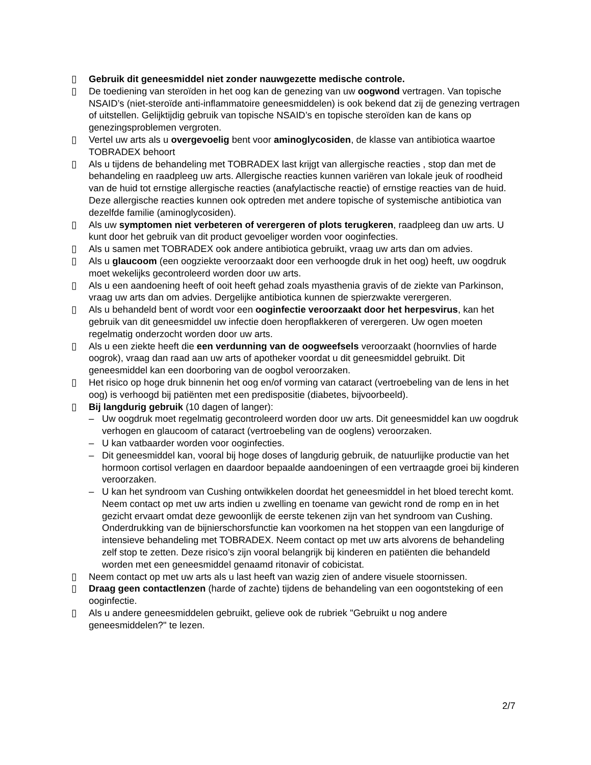▯ Gebruik dit geneesmiddel niet zonder nauwgezette medische controle.
▯ De toediening van steroïden in het oog kan de genezing van uw oogwond vertragen. Van topische NSAID’s (niet-steroïde anti-inflammatoire geneesmiddelen) is ook bekend dat zij de genezing vertragen of uitstellen. Gelijktijdig gebruik van topische NSAID’s en topische steroïden kan de kans op genezingsproblemen vergroten.
▯ Vertel uw arts als u overgevoelig bent voor aminoglycosiden, de klasse van antibiotica waartoe TOBRADEX behoort
▯ Als u tijdens de behandeling met TOBRADEX last krijgt van allergische reacties , stop dan met de behandeling en raadpleeg uw arts. Allergische reacties kunnen variëren van lokale jeuk of roodheid van de huid tot ernstige allergische reacties (anafylactische reactie) of ernstige reacties van de huid. Deze allergische reacties kunnen ook optreden met andere topische of systemische antibiotica van dezelfde familie (aminoglycosiden).
▯ Als uw symptomen niet verbeteren of verergeren of plots terugkeren, raadpleeg dan uw arts. U kunt door het gebruik van dit product gevoeliger worden voor ooginfecties.
▯ Als u samen met TOBRADEX ook andere antibiotica gebruikt, vraag uw arts dan om advies.
▯ Als u glaucoom (een oogziekte veroorzaakt door een verhoogde druk in het oog) heeft, uw oogdruk moet wekelijks gecontroleerd worden door uw arts.
▯ Als u een aandoening heeft of ooit heeft gehad zoals myasthenia gravis of de ziekte van Parkinson, vraag uw arts dan om advies. Dergelijke antibiotica kunnen de spierzwakte verergeren.
▯ Als u behandeld bent of wordt voor een ooginfectie veroorzaakt door het herpesvirus, kan het gebruik van dit geneesmiddel uw infectie doen heropflakkeren of verergeren. Uw ogen moeten regelmatig onderzocht worden door uw arts.
▯ Als u een ziekte heeft die een verdunning van de oogweefsels veroorzaakt (hoornvlies of harde oogrok), vraag dan raad aan uw arts of apotheker voordat u dit geneesmiddel gebruikt. Dit geneesmiddel kan een doorboring van de oogbol veroorzaken.
▯ Het risico op hoge druk binnenin het oog en/of vorming van cataract (vertroebeling van de lens in het oog) is verhoogd bij patiënten met een predispositie (diabetes, bijvoorbeeld).
▯ Bij langdurig gebruik (10 dagen of langer):
– Uw oogdruk moet regelmatig gecontroleerd worden door uw arts. Dit geneesmiddel kan uw oogdruk verhogen en glaucoom of cataract (vertroebeling van de ooglens) veroorzaken.
– U kan vatbaarder worden voor ooginfecties.
– Dit geneesmiddel kan, vooral bij hoge doses of langdurig gebruik, de natuurlijke productie van het hormoon cortisol verlagen en daardoor bepaalde aandoeningen of een vertraagde groei bij kinderen veroorzaken.
– U kan het syndroom van Cushing ontwikkelen doordat het geneesmiddel in het bloed terecht komt. Neem contact op met uw arts indien u zwelling en toename van gewicht rond de romp en in het gezicht ervaart omdat deze gewoonlijk de eerste tekenen zijn van het syndroom van Cushing. Onderdrukking van de bijnierschorsfunctie kan voorkomen na het stoppen van een langdurige of intensieve behandeling met TOBRADEX. Neem contact op met uw arts alvorens de behandeling zelf stop te zetten. Deze risico’s zijn vooral belangrijk bij kinderen en patiënten die behandeld worden met een geneesmiddel genaamd ritonavir of cobicistat.
▯ Neem contact op met uw arts als u last heeft van wazig zien of andere visuele stoornissen.
▯ Draag geen contactlenzen (harde of zachte) tijdens de behandeling van een oogontsteking of een ooginfectie.
▯ Als u andere geneesmiddelen gebruikt, gelieve ook de rubriek "Gebruikt u nog andere geneesmiddelen?" te lezen.
2/7